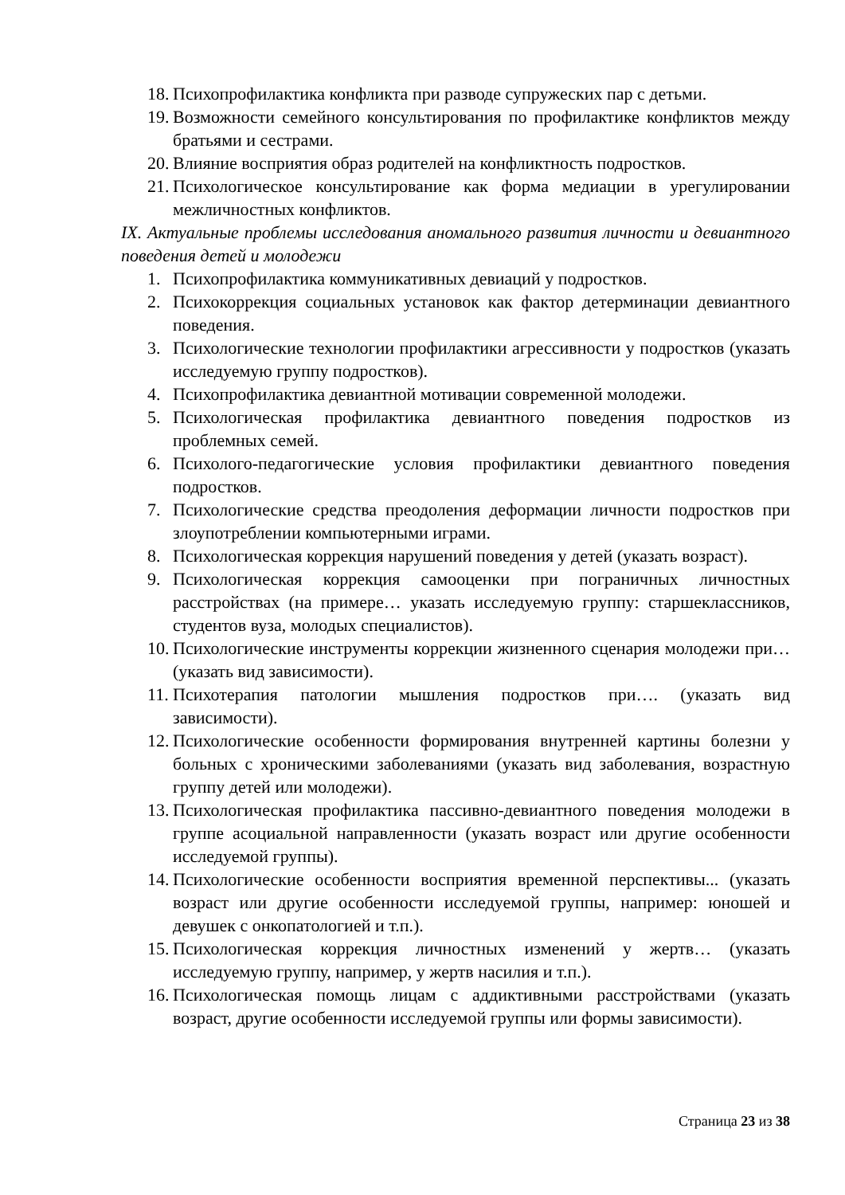18. Психопрофилактика конфликта при разводе супружеских пар с детьми.
19. Возможности семейного консультирования по профилактике конфликтов между братьями и сестрами.
20. Влияние восприятия образ родителей на конфликтность подростков.
21. Психологическое консультирование как форма медиации в урегулировании межличностных конфликтов.
IX. Актуальные проблемы исследования аномального развития личности и девиантного поведения детей и молодежи
1. Психопрофилактика коммуникативных девиаций у подростков.
2. Психокоррекция социальных установок как фактор детерминации девиантного поведения.
3. Психологические технологии профилактики агрессивности у подростков (указать исследуемую группу подростков).
4. Психопрофилактика девиантной мотивации современной молодежи.
5. Психологическая профилактика девиантного поведения подростков из проблемных семей.
6. Психолого-педагогические условия профилактики девиантного поведения подростков.
7. Психологические средства преодоления деформации личности подростков при злоупотреблении компьютерными играми.
8. Психологическая коррекция нарушений поведения у детей (указать возраст).
9. Психологическая коррекция самооценки при пограничных личностных расстройствах (на примере… указать исследуемую группу: старшеклассников, студентов вуза, молодых специалистов).
10. Психологические инструменты коррекции жизненного сценария молодежи при… (указать вид зависимости).
11. Психотерапия патологии мышления подростков при…. (указать вид зависимости).
12. Психологические особенности формирования внутренней картины болезни у больных с хроническими заболеваниями (указать вид заболевания, возрастную группу детей или молодежи).
13. Психологическая профилактика пассивно-девиантного поведения молодежи в группе асоциальной направленности (указать возраст или другие особенности исследуемой группы).
14. Психологические особенности восприятия временной перспективы... (указать возраст или другие особенности исследуемой группы, например: юношей и девушек с онкопатологией и т.п.).
15. Психологическая коррекция личностных изменений у жертв… (указать исследуемую группу, например, у жертв насилия и т.п.).
16. Психологическая помощь лицам с аддиктивными расстройствами (указать возраст, другие особенности исследуемой группы или формы зависимости).
Страница 23 из 38